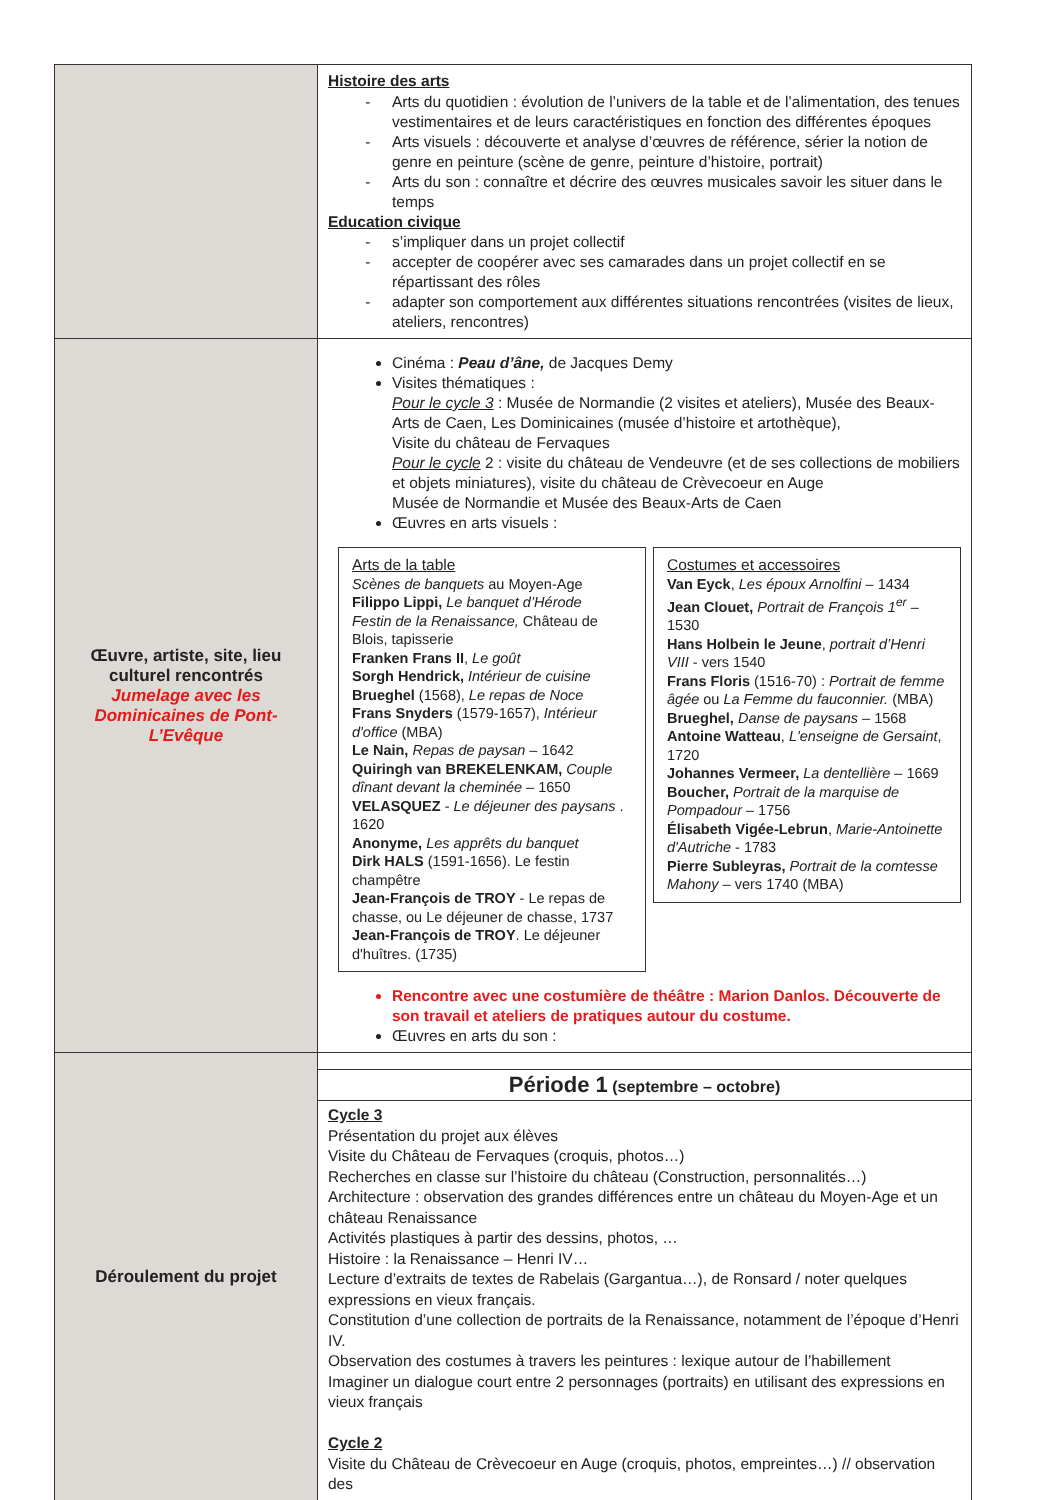| | Histoire des arts Arts du quotidien : évolution de l’univers de la table et de l’alimentation, des tenues vestimentaires et de leurs caractéristiques en fonction des différentes époques Arts visuels : découverte et analyse d’œuvres de référence, sérier la notion de genre en peinture (scène de genre, peinture d’histoire, portrait) Arts du son : connaître et décrire des œuvres musicales savoir les situer dans le temps Education civique s’impliquer dans un projet collectif accepter de coopérer avec ses camarades dans un projet collectif en se répartissant des rôles adapter son comportement aux différentes situations rencontrées (visites de lieux, ateliers, rencontres) |
| Œuvre, artiste, site, lieu culturel rencontrés Jumelage avec les Dominicaines de Pont-L’Evêque | Cinéma : Peau d’âne, de Jacques Demy Visites thématiques : Pour le cycle 3 : Musée de Normandie (2 visites et ateliers), Musée des Beaux-Arts de Caen, Les Dominicaines (musée d’histoire et artothèque), Visite du château de Fervaques Pour le cycle 2 : visite du château de Vendeuvre (et de ses collections de mobiliers et objets miniatures), visite du château de Crèvecoeur en Auge Musée de Normandie et Musée des Beaux-Arts de Caen Œuvres en arts visuels : Arts de la table Scènes de banquets au Moyen-Age Filippo Lippi, Le banquet d’Hérode Festin de la Renaissance, Château de Blois, tapisserie Franken Frans II , Le goût Sorgh Hendrick, Intérieur de cuisine Brueghel (1568), Le repas de Noce Frans Snyders (1579-1657), Intérieur d'office (MBA) Le Nain, Repas de paysan – 1642 Quiringh van BREKELENKAM, Couple dînant devant la cheminée – 1650 VELASQUEZ - Le déjeuner des paysans . 1620 Anonyme, Les apprêts du banquet Dirk HALS (1591-1656). Le festin champêtre Jean-François de TROY - Le repas de chasse, ou Le déjeuner de chasse, 1737 Jean-François de TROY . Le déjeuner d'huîtres. (1735) Costumes et accessoires Van Eyck , Les époux Arnolfini – 1434 Jean Clouet, Portrait de François 1<sup>er</sup> – 1530 Hans Holbein le Jeune , portrait d’Henri VIII - vers 1540 Frans Floris (1516-70) : Portrait de femme âgée ou La Femme du fauconnier. (MBA) Brueghel, Danse de paysans – 1568 Antoine Watteau , L'enseigne de Gersaint , 1720 Johannes Vermeer, La dentellière – 1669 Boucher, Portrait de la marquise de Pompadour – 1756 Élisabeth Vigée-Lebrun , Marie-Antoinette d'Autriche - 1783 Pierre Subleyras, Portrait de la comtesse Mahony – vers 1740 (MBA) Rencontre avec une costumière de théâtre : Marion Danlos. Découverte de son travail et ateliers de pratiques autour du costume. Œuvres en arts du son : |
| Déroulement du projet | Période 1 (septembre – octobre) Cycle 3 Présentation du projet aux élèves Visite du Château de Fervaques (croquis, photos…) Recherches en classe sur l’histoire du château (Construction, personnalités…) Architecture : observation des grandes différences entre un château du Moyen-Age et un château Renaissance Activités plastiques à partir des dessins, photos, … Histoire : la Renaissance – Henri IV… Lecture d’extraits de textes de Rabelais (Gargantua…), de Ronsard / noter quelques expressions en vieux français. Constitution d’une collection de portraits de la Renaissance, notamment de l’époque d’Henri IV. Observation des costumes à travers les peintures : lexique autour de l’habillement Imaginer un dialogue court entre 2 personnages (portraits) en utilisant des expressions en vieux français Cycle 2 Visite du Château de Crèvecoeur en Auge (croquis, photos, empreintes…) // observation des |